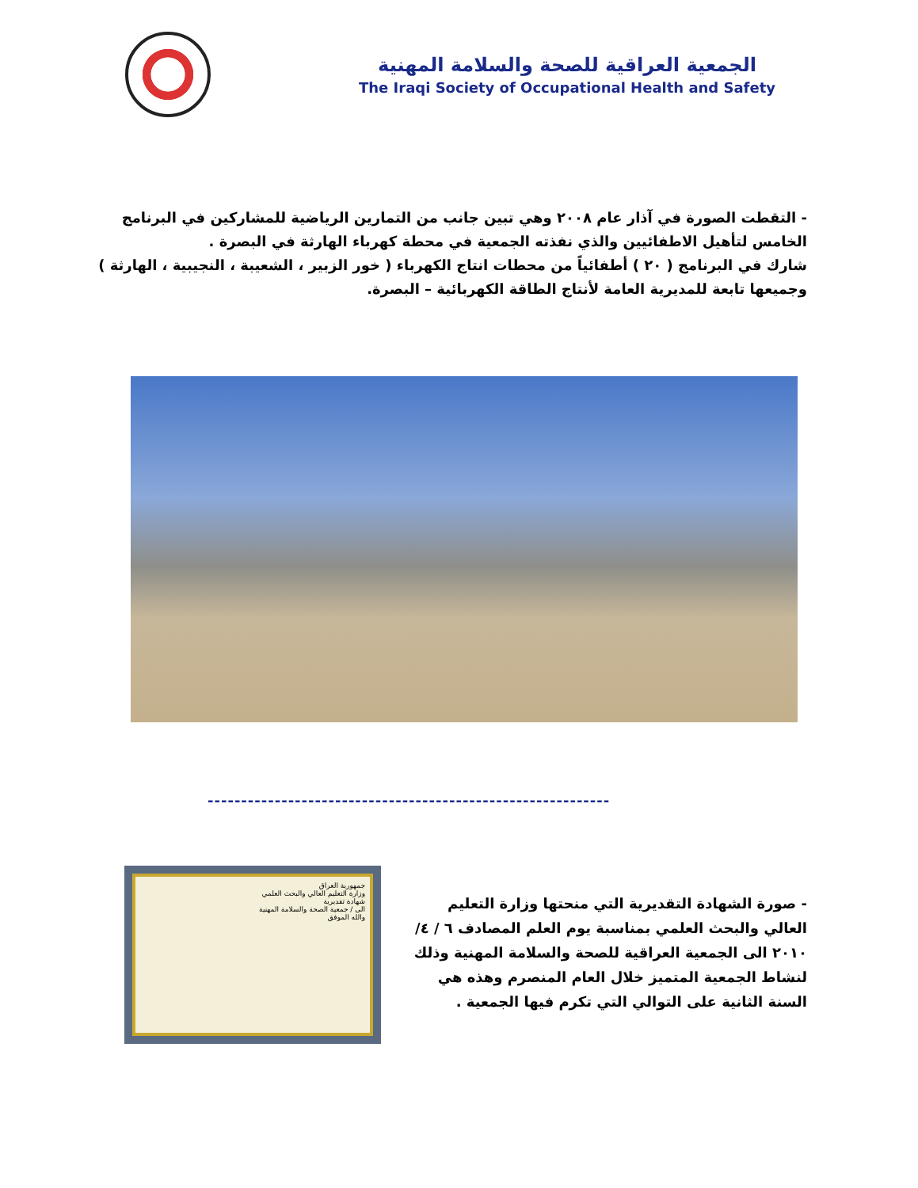الجمعية العراقية للصحة والسلامة المهنية
The Iraqi Society of Occupational Health and Safety
- التقطت الصورة في آذار عام ٢٠٠٨ وهي تبين جانب من التمارين الرياضية للمشاركين في البرنامج الخامس لتأهيل الاطفائيين والذي نفذته الجمعية في محطة كهرباء الهارثة في البصرة .
شارك في البرنامج ( ٢٠ ) أطفائياً من محطات انتاج الكهرباء ( خور الزبير ، الشعيبة ، النجيبية ، الهارثة ) وجميعها تابعة للمديرية العامة لأنتاج الطاقة الكهربائية – البصرة.
------------------------------------------------------------
جمهورية العراق
وزارة التعليم العالي والبحث العلمي
شهادة تقديرية
الى / جمعية الصحة والسلامة المهنية
والله الموفق
- صورة الشهادة التقديرية التي منحتها وزارة التعليم العالي والبحث العلمي بمناسبة يوم العلم المصادف ٦ / ٤/ ٢٠١٠ الى الجمعية العراقية للصحة والسلامة المهنية وذلك لنشاط الجمعية المتميز خلال العام المنصرم وهذه هي السنة الثانية على التوالي التي تكرم فيها الجمعية .